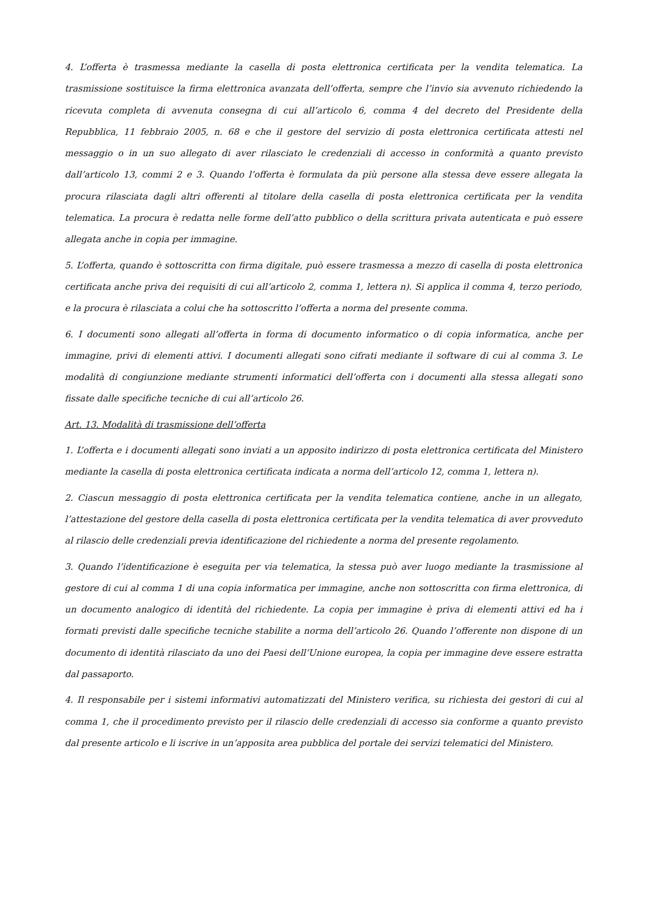4. L’offerta è trasmessa mediante la casella di posta elettronica certificata per la vendita telematica. La trasmissione sostituisce la firma elettronica avanzata dell’offerta, sempre che l’invio sia avvenuto richiedendo la ricevuta completa di avvenuta consegna di cui all’articolo 6, comma 4 del decreto del Presidente della Repubblica, 11 febbraio 2005, n. 68 e che il gestore del servizio di posta elettronica certificata attesti nel messaggio o in un suo allegato di aver rilasciato le credenziali di accesso in conformità a quanto previsto dall’articolo 13, commi 2 e 3. Quando l’offerta è formulata da più persone alla stessa deve essere allegata la procura rilasciata dagli altri offerenti al titolare della casella di posta elettronica certificata per la vendita telematica. La procura è redatta nelle forme dell’atto pubblico o della scrittura privata autenticata e può essere allegata anche in copia per immagine.
5. L’offerta, quando è sottoscritta con firma digitale, può essere trasmessa a mezzo di casella di posta elettronica certificata anche priva dei requisiti di cui all’articolo 2, comma 1, lettera n). Si applica il comma 4, terzo periodo, e la procura è rilasciata a colui che ha sottoscritto l’offerta a norma del presente comma.
6. I documenti sono allegati all’offerta in forma di documento informatico o di copia informatica, anche per immagine, privi di elementi attivi. I documenti allegati sono cifrati mediante il software di cui al comma 3. Le modalità di congiunzione mediante strumenti informatici dell’offerta con i documenti alla stessa allegati sono fissate dalle specifiche tecniche di cui all’articolo 26.
Art. 13. Modalità di trasmissione dell’offerta
1. L’offerta e i documenti allegati sono inviati a un apposito indirizzo di posta elettronica certificata del Ministero mediante la casella di posta elettronica certificata indicata a norma dell’articolo 12, comma 1, lettera n).
2. Ciascun messaggio di posta elettronica certificata per la vendita telematica contiene, anche in un allegato, l’attestazione del gestore della casella di posta elettronica certificata per la vendita telematica di aver provveduto al rilascio delle credenziali previa identificazione del richiedente a norma del presente regolamento.
3. Quando l’identificazione è eseguita per via telematica, la stessa può aver luogo mediante la trasmissione al gestore di cui al comma 1 di una copia informatica per immagine, anche non sottoscritta con firma elettronica, di un documento analogico di identità del richiedente. La copia per immagine è priva di elementi attivi ed ha i formati previsti dalle specifiche tecniche stabilite a norma dell’articolo 26. Quando l’offerente non dispone di un documento di identità rilasciato da uno dei Paesi dell’Unione europea, la copia per immagine deve essere estratta dal passaporto.
4. Il responsabile per i sistemi informativi automatizzati del Ministero verifica, su richiesta dei gestori di cui al comma 1, che il procedimento previsto per il rilascio delle credenziali di accesso sia conforme a quanto previsto dal presente articolo e li iscrive in un’apposita area pubblica del portale dei servizi telematici del Ministero.